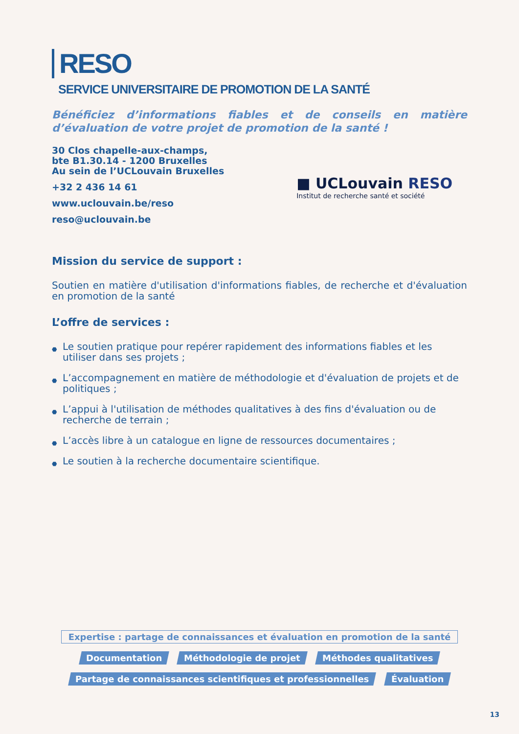RESO
SERVICE UNIVERSITAIRE DE PROMOTION DE LA SANTÉ
Bénéficiez d’informations fiables et de conseils en matière d’évaluation de votre projet de promotion de la santé !
30 Clos chapelle-aux-champs,
bte B1.30.14 - 1200 Bruxelles
Au sein de l’UCLouvain Bruxelles
+32 2 436 14 61
www.uclouvain.be/reso
reso@uclouvain.be
■ UCLouvain RESO
Institut de recherche santé et société
Mission du service de support :
Soutien en matière d'utilisation d'informations fiables, de recherche et d'évaluation en promotion de la santé
L’offre de services :
⬣ Le soutien pratique pour repérer rapidement des informations fiables et les utiliser dans ses projets ;
⬣ L’accompagnement en matière de méthodologie et d'évaluation de projets et de politiques ;
⬣ L’appui à l'utilisation de méthodes qualitatives à des fins d'évaluation ou de recherche de terrain ;
⬣ L’accès libre à un catalogue en ligne de ressources documentaires ;
⬣ Le soutien à la recherche documentaire scientifique.
Expertise : partage de connaissances et évaluation en promotion de la santé
Documentation Méthodologie de projet Méthodes qualitatives
Partage de connaissances scientifiques et professionnelles Évaluation
13